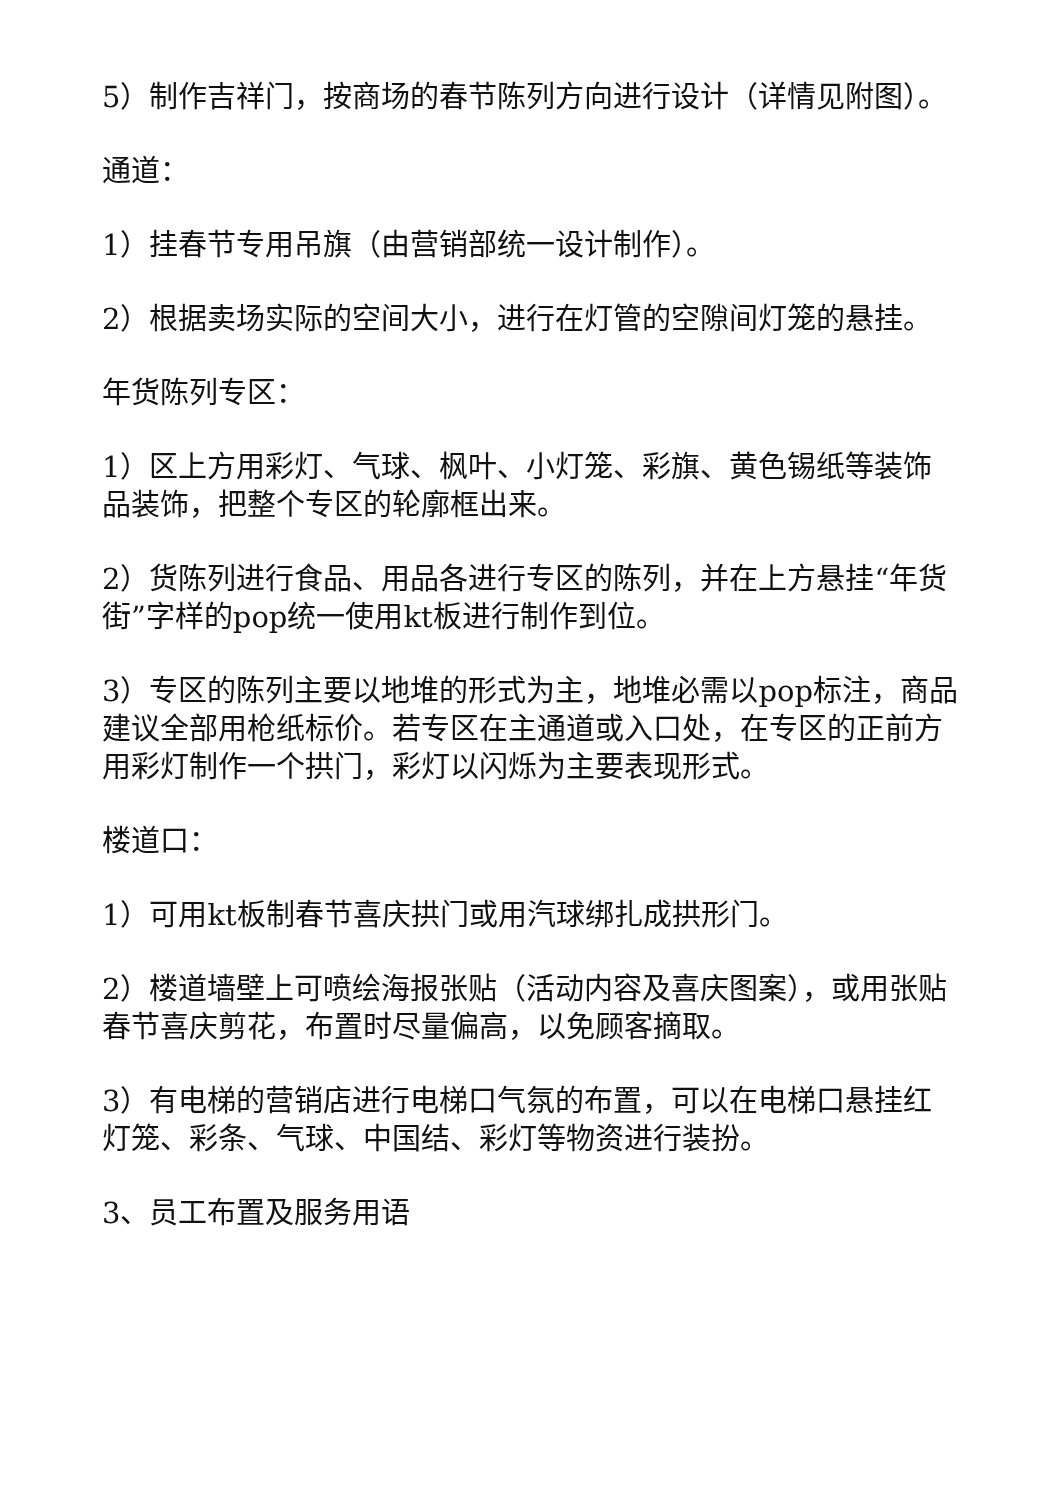5）制作吉祥门，按商场的春节陈列方向进行设计（详情见附图）。
通道：
1）挂春节专用吊旗（由营销部统一设计制作）。
2）根据卖场实际的空间大小，进行在灯管的空隙间灯笼的悬挂。
年货陈列专区：
1）区上方用彩灯、气球、枫叶、小灯笼、彩旗、黄色锡纸等装饰品装饰，把整个专区的轮廓框出来。
2）货陈列进行食品、用品各进行专区的陈列，并在上方悬挂“年货街”字样的pop统一使用kt板进行制作到位。
3）专区的陈列主要以地堆的形式为主，地堆必需以pop标注，商品建议全部用枪纸标价。若专区在主通道或入口处，在专区的正前方用彩灯制作一个拱门，彩灯以闪烁为主要表现形式。
楼道口：
1）可用kt板制春节喜庆拱门或用汽球绑扎成拱形门。
2）楼道墙壁上可喷绘海报张贴（活动内容及喜庆图案），或用张贴春节喜庆剪花，布置时尽量偏高，以免顾客摘取。
3）有电梯的营销店进行电梯口气氛的布置，可以在电梯口悬挂红灯笼、彩条、气球、中国结、彩灯等物资进行装扮。
3、员工布置及服务用语